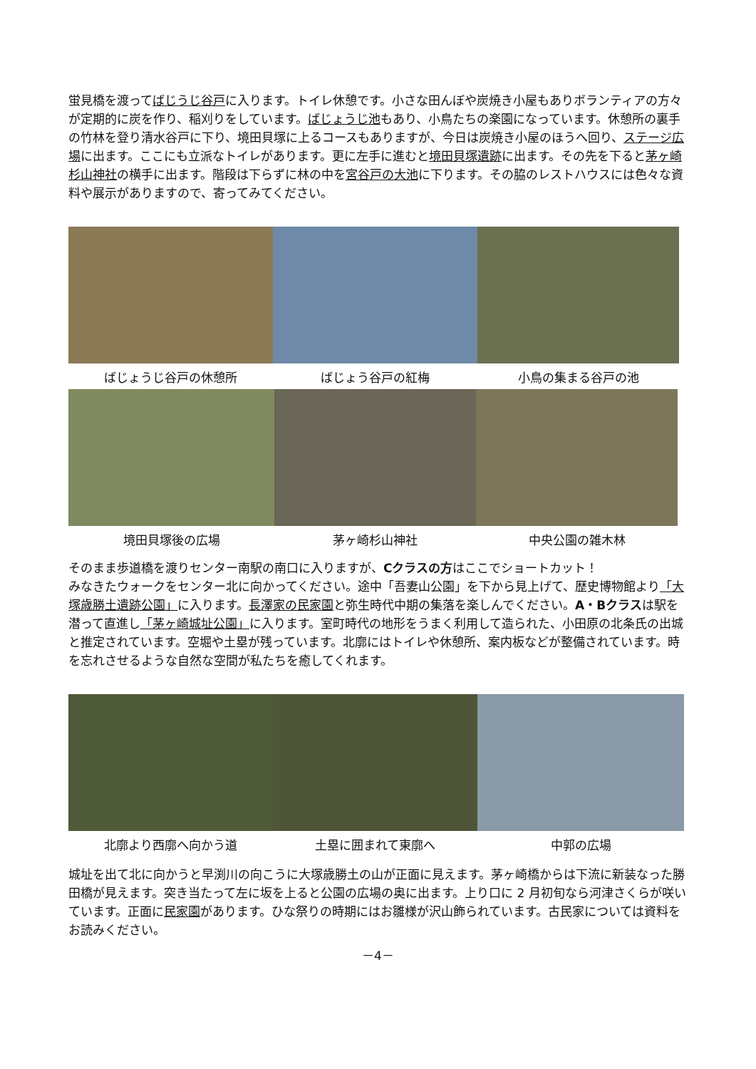蛍見橋を渡ってばじうじ谷戸に入ります。トイレ休憩です。小さな田んぼや炭焼き小屋もありボランティアの方々が定期的に炭を作り、稲刈りをしています。ばじょうじ池もあり、小鳥たちの楽園になっています。休憩所の裏手の竹林を登り清水谷戸に下り、境田貝塚に上るコースもありますが、今日は炭焼き小屋のほうへ回り、ステージ広場に出ます。ここにも立派なトイレがあります。更に左手に進むと境田貝塚遺跡に出ます。その先を下ると茅ヶ崎杉山神社の横手に出ます。階段は下らずに林の中を宮谷戸の大池に下ります。その脇のレストハウスには色々な資料や展示がありますので、寄ってみてください。
ばじょうじ谷戸の休憩所 ばじょう谷戸の紅梅 小鳥の集まる谷戸の池
境田貝塚後の広場 茅ヶ崎杉山神社 中央公園の雑木林
そのまま歩道橋を渡りセンター南駅の南口に入りますが、Cクラスの方はここでショートカット！
みなきたウォークをセンター北に向かってください。途中「吾妻山公園」を下から見上げて、歴史博物館より「大塚歳勝土遺跡公園」に入ります。長澤家の民家園と弥生時代中期の集落を楽しんでください。A・Bクラスは駅を潜って直進し「茅ヶ崎城址公園」に入ります。室町時代の地形をうまく利用して造られた、小田原の北条氏の出城と推定されています。空堀や土塁が残っています。北廓にはトイレや休憩所、案内板などが整備されています。時を忘れさせるような自然な空間が私たちを癒してくれます。
北廓より西廓へ向かう道 土塁に囲まれて東廓へ 中郭の広場
城址を出て北に向かうと早渕川の向こうに大塚歳勝土の山が正面に見えます。茅ヶ崎橋からは下流に新装なった勝田橋が見えます。突き当たって左に坂を上ると公園の広場の奥に出ます。上り口に 2 月初旬なら河津さくらが咲いています。正面に民家園があります。ひな祭りの時期にはお雛様が沢山飾られています。古民家については資料をお読みください。
－4－